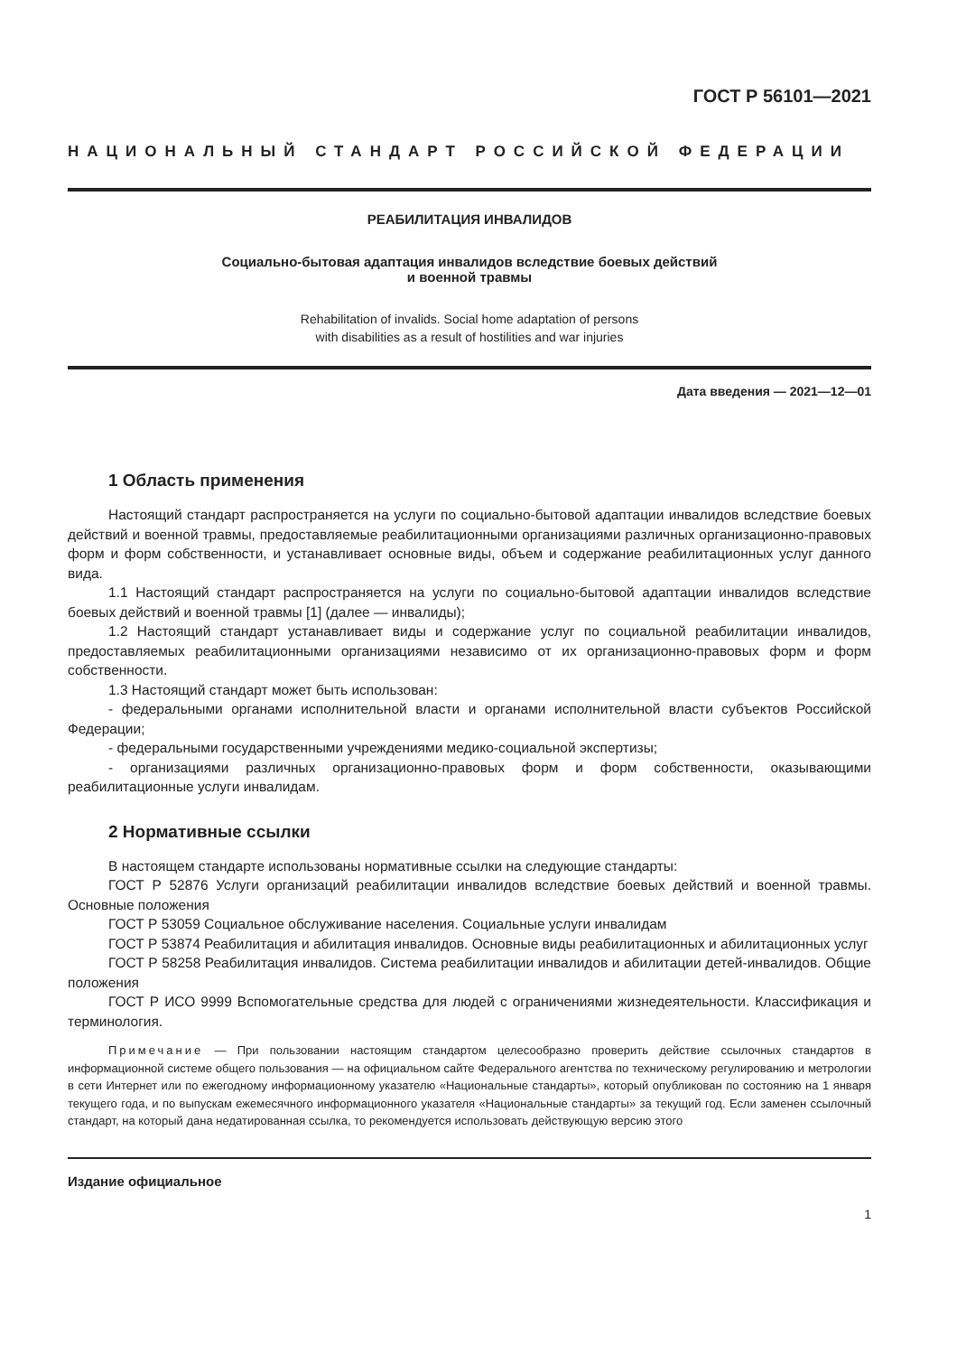ГОСТ Р 56101—2021
НАЦИОНАЛЬНЫЙ СТАНДАРТ РОССИЙСКОЙ ФЕДЕРАЦИИ
РЕАБИЛИТАЦИЯ ИНВАЛИДОВ
Социально-бытовая адаптация инвалидов вследствие боевых действий
и военной травмы
Rehabilitation of invalids. Social home adaptation of persons
with disabilities as a result of hostilities and war injuries
Дата введения — 2021—12—01
1 Область применения
Настоящий стандарт распространяется на услуги по социально-бытовой адаптации инвалидов вследствие боевых действий и военной травмы, предоставляемые реабилитационными организациями различных организационно-правовых форм и форм собственности, и устанавливает основные виды, объем и содержание реабилитационных услуг данного вида.
1.1 Настоящий стандарт распространяется на услуги по социально-бытовой адаптации инвалидов вследствие боевых действий и военной травмы [1] (далее — инвалиды);
1.2 Настоящий стандарт устанавливает виды и содержание услуг по социальной реабилитации инвалидов, предоставляемых реабилитационными организациями независимо от их организационно-правовых форм и форм собственности.
1.3 Настоящий стандарт может быть использован:
- федеральными органами исполнительной власти и органами исполнительной власти субъектов Российской Федерации;
- федеральными государственными учреждениями медико-социальной экспертизы;
- организациями различных организационно-правовых форм и форм собственности, оказывающими реабилитационные услуги инвалидам.
2 Нормативные ссылки
В настоящем стандарте использованы нормативные ссылки на следующие стандарты:
ГОСТ Р 52876 Услуги организаций реабилитации инвалидов вследствие боевых действий и военной травмы. Основные положения
ГОСТ Р 53059 Социальное обслуживание населения. Социальные услуги инвалидам
ГОСТ Р 53874 Реабилитация и абилитация инвалидов. Основные виды реабилитационных и абилитационных услуг
ГОСТ Р 58258 Реабилитация инвалидов. Система реабилитации инвалидов и абилитации детей-инвалидов. Общие положения
ГОСТ Р ИСО 9999 Вспомогательные средства для людей с ограничениями жизнедеятельности. Классификация и терминология.
Примечание — При пользовании настоящим стандартом целесообразно проверить действие ссылочных стандартов в информационной системе общего пользования — на официальном сайте Федерального агентства по техническому регулированию и метрологии в сети Интернет или по ежегодному информационному указателю «Национальные стандарты», который опубликован по состоянию на 1 января текущего года, и по выпускам ежемесячного информационного указателя «Национальные стандарты» за текущий год. Если заменен ссылочный стандарт, на который дана недатированная ссылка, то рекомендуется использовать действующую версию этого
Издание официальное
1